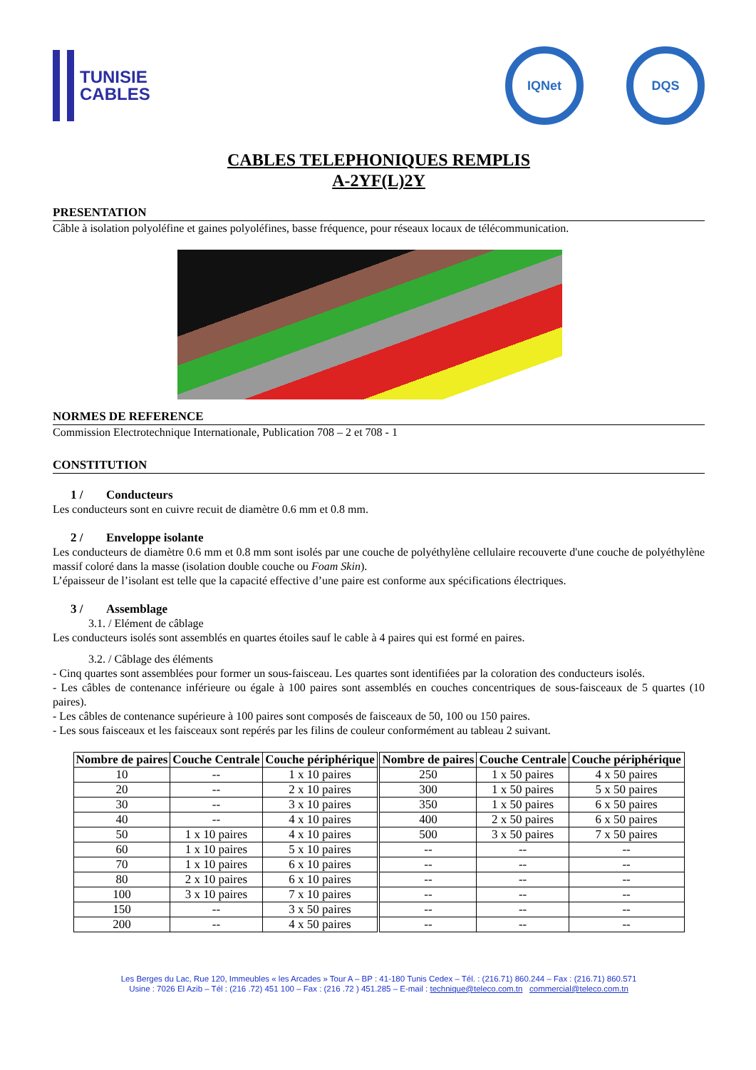TUNISIE
CABLES
IQNet DQS
CABLES TELEPHONIQUES REMPLIS
A-2YF(L)2Y
PRESENTATION
Câble à isolation polyoléfine et gaines polyoléfines, basse fréquence, pour réseaux locaux de télécommunication.
NORMES DE REFERENCE
Commission Electrotechnique Internationale, Publication 708 – 2 et 708 - 1
CONSTITUTION
1 / Conducteurs
Les conducteurs sont en cuivre recuit de diamètre 0.6 mm et 0.8 mm.
2 / Enveloppe isolante
Les conducteurs de diamètre 0.6 mm et 0.8 mm sont isolés par une couche de polyéthylène cellulaire recouverte d'une couche de polyéthylène massif coloré dans la masse (isolation double couche ou Foam Skin).
L’épaisseur de l’isolant est telle que la capacité effective d’une paire est conforme aux spécifications électriques.
3 / Assemblage
3.1. / Elément de câblage
Les conducteurs isolés sont assemblés en quartes étoiles sauf le cable à 4 paires qui est formé en paires.
3.2. / Câblage des éléments
- Cinq quartes sont assemblées pour former un sous-faisceau. Les quartes sont identifiées par la coloration des conducteurs isolés.
- Les câbles de contenance inférieure ou égale à 100 paires sont assemblés en couches concentriques de sous-faisceaux de 5 quartes (10 paires).
- Les câbles de contenance supérieure à 100 paires sont composés de faisceaux de 50, 100 ou 150 paires.
- Les sous faisceaux et les faisceaux sont repérés par les filins de couleur conformément au tableau 2 suivant.
| Nombre de paires | Couche Centrale | Couche périphérique | Nombre de paires | Couche Centrale | Couche périphérique |
| --- | --- | --- | --- | --- | --- |
| 10 | -- | 1 x 10 paires | 250 | 1 x 50 paires | 4 x 50 paires |
| 20 | -- | 2 x 10 paires | 300 | 1 x 50 paires | 5 x 50 paires |
| 30 | -- | 3 x 10 paires | 350 | 1 x 50 paires | 6 x 50 paires |
| 40 | -- | 4 x 10 paires | 400 | 2 x 50 paires | 6 x 50 paires |
| 50 | 1 x 10 paires | 4 x 10 paires | 500 | 3 x 50 paires | 7 x 50 paires |
| 60 | 1 x 10 paires | 5 x 10 paires | -- | -- | -- |
| 70 | 1 x 10 paires | 6 x 10 paires | -- | -- | -- |
| 80 | 2 x 10 paires | 6 x 10 paires | -- | -- | -- |
| 100 | 3 x 10 paires | 7 x 10 paires | -- | -- | -- |
| 150 | -- | 3 x 50 paires | -- | -- | -- |
| 200 | -- | 4 x 50 paires | -- | -- | -- |
Les Berges du Lac, Rue 120, Immeubles « les Arcades » Tour A – BP : 41-180 Tunis Cedex – Tél. : (216.71) 860.244 – Fax : (216.71) 860.571
Usine : 7026 El Azib – Tél : (216 .72) 451 100 – Fax : (216 .72 ) 451.285 – E-mail : technique@teleco.com.tn commercial@teleco.com.tn